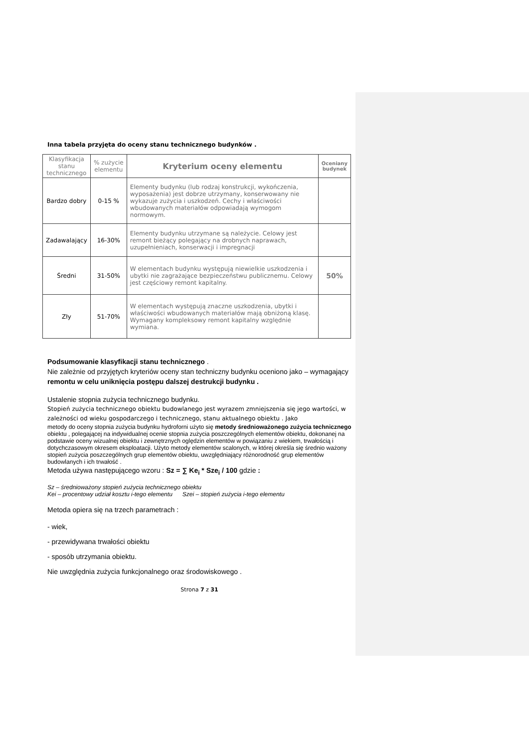Inna tabela przyjęta do oceny stanu technicznego budynków .
| Klasyfikacja stanu technicznego | % zużycie elementu | Kryterium oceny elementu | Oceniany budynek |
| --- | --- | --- | --- |
| Bardzo dobry | 0-15 % | Elementy budynku (lub rodzaj konstrukcji, wykończenia, wyposażenia) jest dobrze utrzymany, konserwowany nie wykazuje zużycia i uszkodzeń. Cechy i właściwości wbudowanych materiałów odpowiadają wymogom normowym. | |
| Zadawalający | 16-30% | Elementy budynku utrzymane są należycie. Celowy jest remont bieżący polegający na drobnych naprawach, uzupełnieniach, konserwacji i impregnacji | |
| Średni | 31-50% | W elementach budynku występują niewielkie uszkodzenia i ubytki nie zagrażające bezpieczeństwu publicznemu. Celowy jest częściowy remont kapitalny. | 50% |
| Zły | 51-70% | W elementach występują znaczne uszkodzenia, ubytki i właściwości wbudowanych materiałów mają obniżoną klasę. Wymagany kompleksowy remont kapitalny względnie wymiana. | |
Podsumowanie klasyfikacji stanu technicznego .
Nie zależnie od przyjętych kryteriów oceny stan techniczny budynku oceniono jako – wymagający remontu w celu uniknięcia postępu dalszej destrukcji budynku .
Ustalenie stopnia zużycia technicznego budynku.
Stopień zużycia technicznego obiektu budowlanego jest wyrazem zmniejszenia się jego wartości, w zależności od wieku gospodarczego i technicznego, stanu aktualnego obiektu . Jako
metody do oceny stopnia zużycia budynku hydroforni użyto się metody średnioważonego zużycia technicznego obiektu , polegającej na indywidualnej ocenie stopnia zużycia poszczególnych elementów obiektu, dokonanej na podstawie oceny wizualnej obiektu i zewnętrznych oględzin elementów w powiązaniu z wiekiem, trwałością i dotychczasowym okresem eksploatacji. Użyto metody elementów scalonych, w której określa się średnio ważony stopień zużycia poszczególnych grup elementów obiektu, uwzględniający różnorodność grup elementów budowlanych i ich trwałość .
Metoda używa następującego wzoru : Sz = ∑ Ke<sub>i</sub> * Sze<sub>i</sub> / 100 gdzie :
Sz – średnioważony stopień zużycia technicznego obiektu
Kei – procentowy udział kosztu i-tego elementu Szei – stopień zużycia i-tego elementu
Metoda opiera się na trzech parametrach :
- wiek,
- przewidywana trwałości obiektu
- sposób utrzymania obiektu.
Nie uwzględnia zużycia funkcjonalnego oraz środowiskowego .
Strona 7 z 31